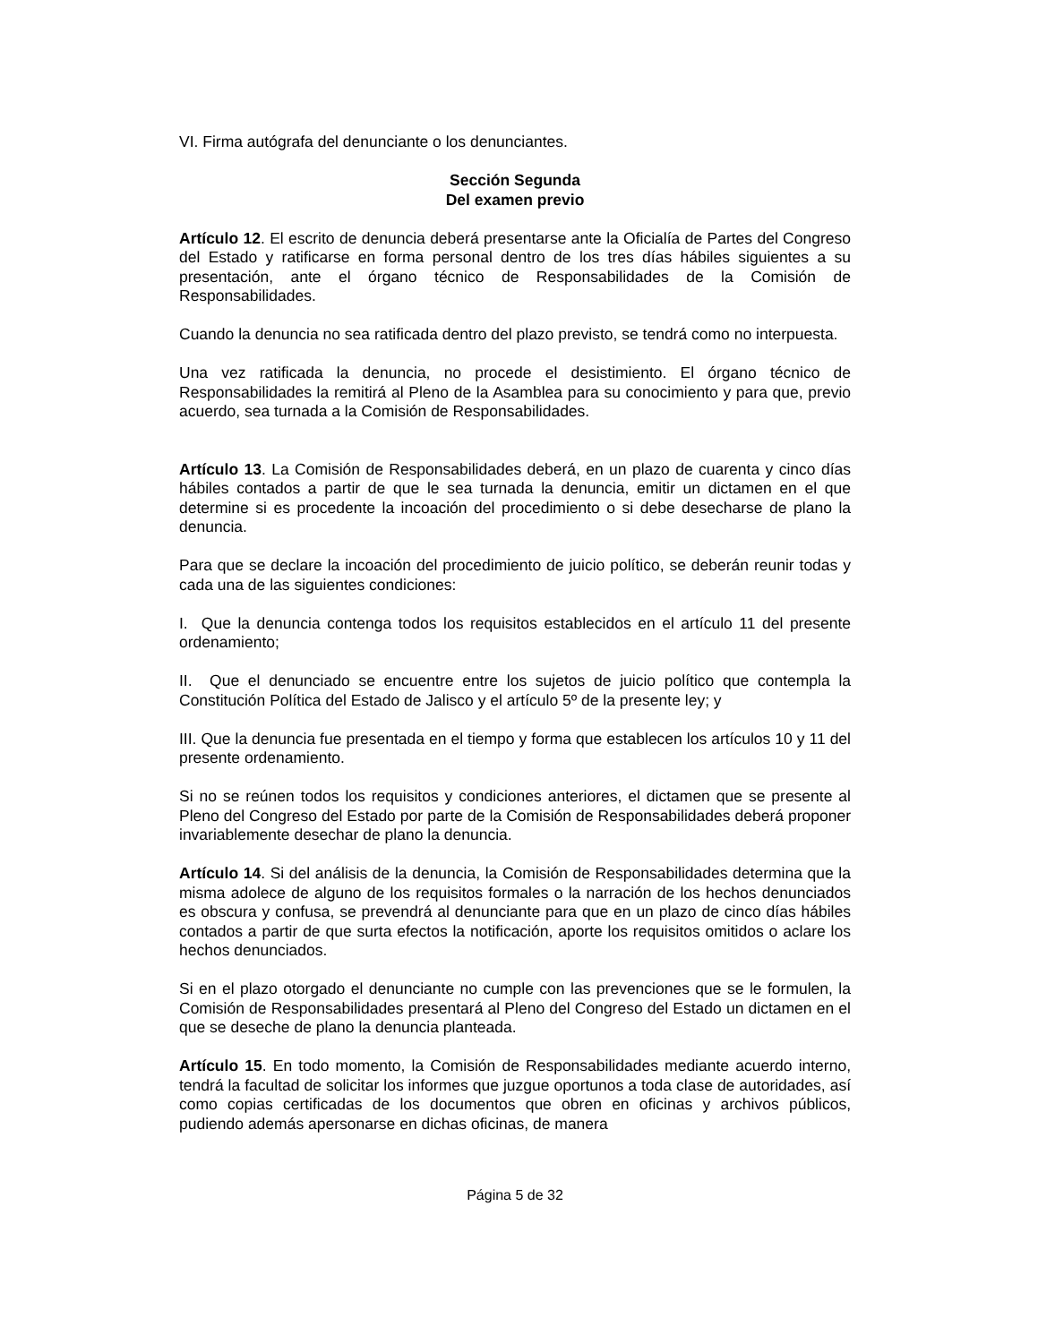VI. Firma autógrafa del denunciante o los denunciantes.
Sección Segunda
Del examen previo
Artículo 12. El escrito de denuncia deberá presentarse ante la Oficialía de Partes del Congreso del Estado y ratificarse en forma personal dentro de los tres días hábiles siguientes a su presentación, ante el órgano técnico de Responsabilidades de la Comisión de Responsabilidades.
Cuando la denuncia no sea ratificada dentro del plazo previsto, se tendrá como no interpuesta.
Una vez ratificada la denuncia, no procede el desistimiento. El órgano técnico de Responsabilidades la remitirá al Pleno de la Asamblea para su conocimiento y para que, previo acuerdo, sea turnada a la Comisión de Responsabilidades.
Artículo 13. La Comisión de Responsabilidades deberá, en un plazo de cuarenta y cinco días hábiles contados a partir de que le sea turnada la denuncia, emitir un dictamen en el que determine si es procedente la incoación del procedimiento o si debe desecharse de plano la denuncia.
Para que se declare la incoación del procedimiento de juicio político, se deberán reunir todas y cada una de las siguientes condiciones:
I. Que la denuncia contenga todos los requisitos establecidos en el artículo 11 del presente ordenamiento;
II. Que el denunciado se encuentre entre los sujetos de juicio político que contempla la Constitución Política del Estado de Jalisco y el artículo 5º de la presente ley; y
III. Que la denuncia fue presentada en el tiempo y forma que establecen los artículos 10 y 11 del presente ordenamiento.
Si no se reúnen todos los requisitos y condiciones anteriores, el dictamen que se presente al Pleno del Congreso del Estado por parte de la Comisión de Responsabilidades deberá proponer invariablemente desechar de plano la denuncia.
Artículo 14. Si del análisis de la denuncia, la Comisión de Responsabilidades determina que la misma adolece de alguno de los requisitos formales o la narración de los hechos denunciados es obscura y confusa, se prevendrá al denunciante para que en un plazo de cinco días hábiles contados a partir de que surta efectos la notificación, aporte los requisitos omitidos o aclare los hechos denunciados.
Si en el plazo otorgado el denunciante no cumple con las prevenciones que se le formulen, la Comisión de Responsabilidades presentará al Pleno del Congreso del Estado un dictamen en el que se deseche de plano la denuncia planteada.
Artículo 15. En todo momento, la Comisión de Responsabilidades mediante acuerdo interno, tendrá la facultad de solicitar los informes que juzgue oportunos a toda clase de autoridades, así como copias certificadas de los documentos que obren en oficinas y archivos públicos, pudiendo además apersonarse en dichas oficinas, de manera
Página 5 de 32